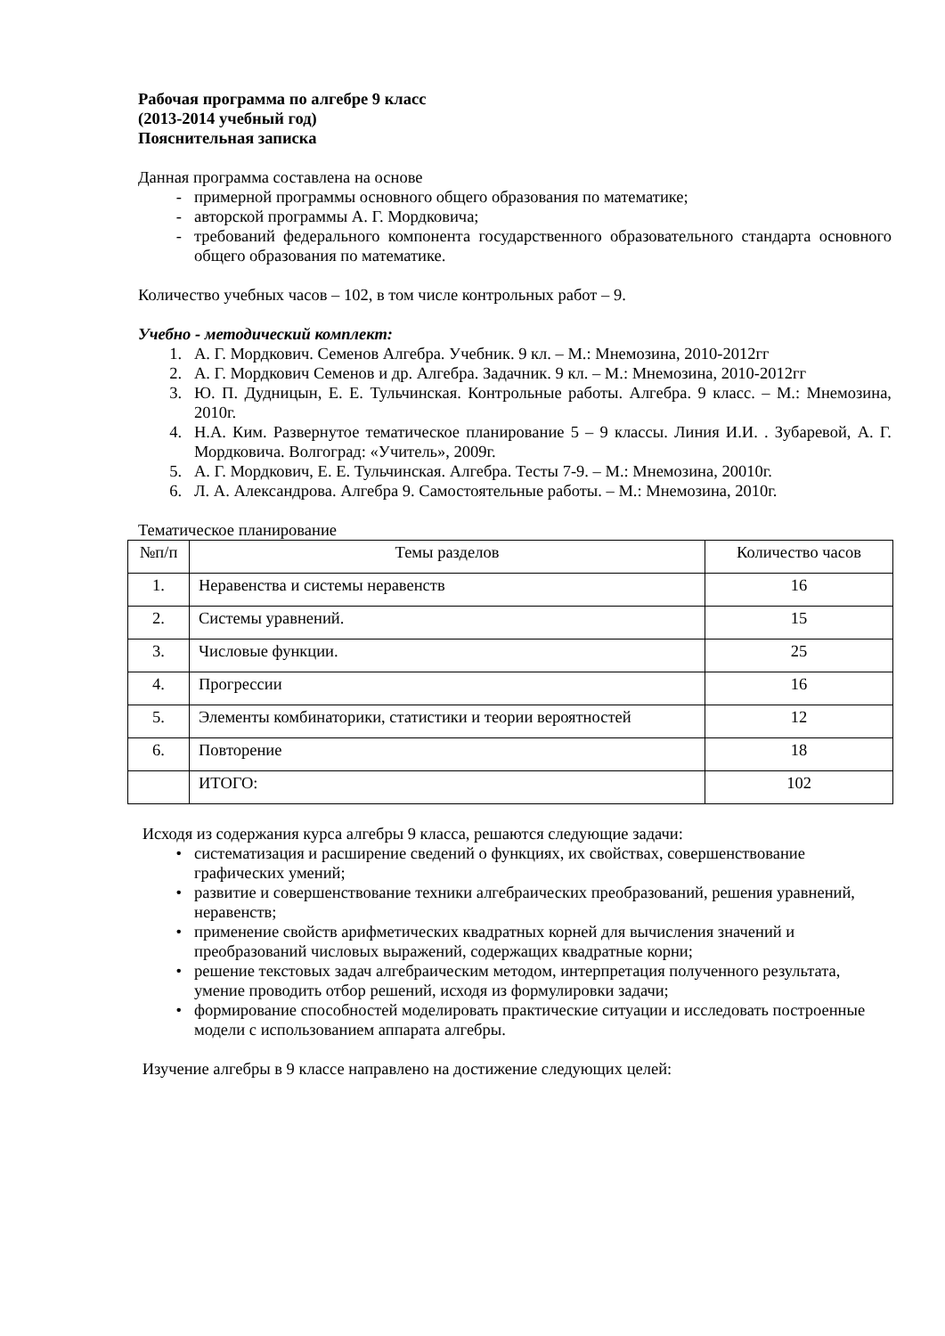Рабочая программа по алгебре 9 класс
(2013-2014 учебный год)
Пояснительная записка
Данная программа составлена на основе
- примерной программы основного общего образования по математике;
- авторской программы А. Г. Мордковича;
- требований федерального компонента государственного образовательного стандарта основного общего образования по математике.
Количество учебных часов – 102, в том числе контрольных работ – 9.
Учебно - методический комплект:
1. А. Г. Мордкович. Семенов Алгебра. Учебник. 9 кл. – М.: Мнемозина, 2010-2012гг
2. А. Г. Мордкович Семенов и др. Алгебра. Задачник. 9 кл. – М.: Мнемозина, 2010-2012гг
3. Ю. П. Дудницын, Е. Е. Тульчинская. Контрольные работы. Алгебра. 9 класс. – М.: Мнемозина, 2010г.
4. Н.А. Ким. Развернутое тематическое планирование 5 – 9 классы. Линия И.И. . Зубаревой, А. Г. Мордковича. Волгоград: «Учитель», 2009г.
5. А. Г. Мордкович, Е. Е. Тульчинская. Алгебра. Тесты 7-9. – М.: Мнемозина, 20010г.
6. Л. А. Александрова. Алгебра 9. Самостоятельные работы. – М.: Мнемозина, 2010г.
Тематическое планирование
| №п/п | Темы разделов | Количество часов |
| --- | --- | --- |
| 1. | Неравенства и системы неравенств | 16 |
| 2. | Системы уравнений. | 15 |
| 3. | Числовые функции. | 25 |
| 4. | Прогрессии | 16 |
| 5. | Элементы комбинаторики, статистики и теории вероятностей | 12 |
| 6. | Повторение | 18 |
| | ИТОГО: | 102 |
Исходя из содержания курса алгебры 9 класса, решаются следующие задачи:
• систематизация и расширение сведений о функциях, их свойствах, совершенствование графических умений;
• развитие и совершенствование техники алгебраических преобразований, решения уравнений, неравенств;
• применение свойств арифметических квадратных корней для вычисления значений и преобразований числовых выражений, содержащих квадратные корни;
• решение текстовых задач алгебраическим методом, интерпретация полученного результата, умение проводить отбор решений, исходя из формулировки задачи;
• формирование способностей моделировать практические ситуации и исследовать построенные модели с использованием аппарата алгебры.
Изучение алгебры в 9 классе направлено на достижение следующих целей: